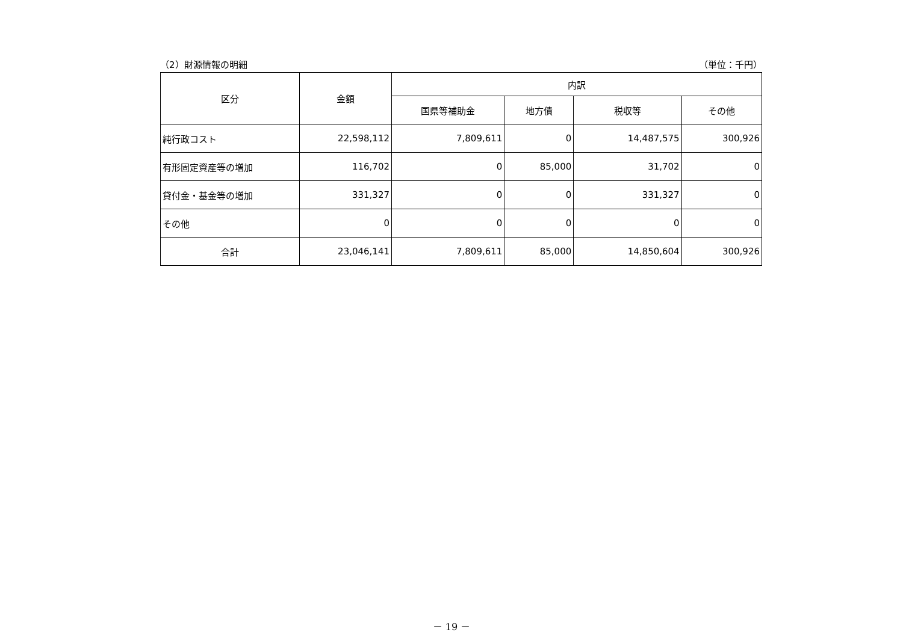（2）財源情報の明細 （単位：千円）
| 区分 | 金額 | 内訳 | | | |
| --- | --- | --- | --- | --- | --- |
| | | 国県等補助金 | 地方債 | 税収等 | その他 |
| 純行政コスト | 22,598,112 | 7,809,611 | 0 | 14,487,575 | 300,926 |
| 有形固定資産等の増加 | 116,702 | 0 | 85,000 | 31,702 | 0 |
| 貸付金・基金等の増加 | 331,327 | 0 | 0 | 331,327 | 0 |
| その他 | 0 | 0 | 0 | 0 | 0 |
| 合計 | 23,046,141 | 7,809,611 | 85,000 | 14,850,604 | 300,926 |
－ 19 －